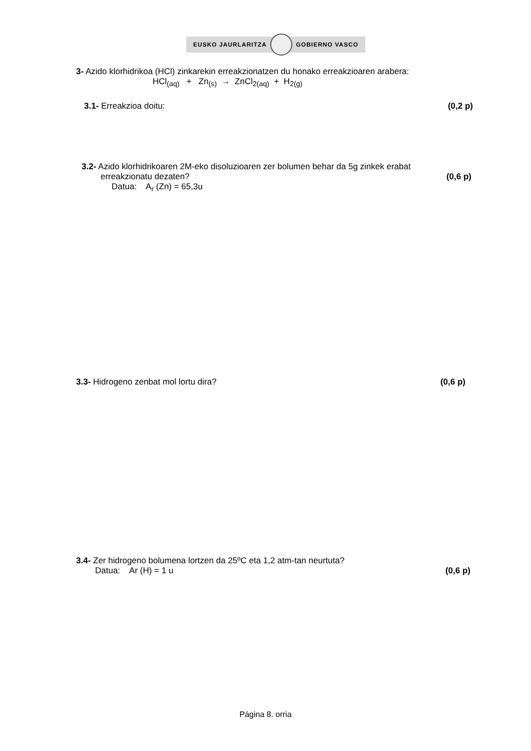EUSKO JAURLARITZA GOBIERNO VASCO
3- Azido klorhidrikoa (HCl) zinkarekin erreakzionatzen du honako erreakzioaren arabera:
HCl<sub>(aq)</sub> + Zn<sub>(s)</sub> → ZnCl<sub>2(aq)</sub> + H<sub>2(g)</sub>
3.1- Erreakzioa doitu: (0,2 p)
3.2- Azido klorhidrikoaren 2M-eko disoluzioaren zer bolumen behar da 5g zinkek erabat
erreakzionatu dezaten? (0,6 p)
Datua: A<sub>r</sub> (Zn) = 65,3u
3.3- Hidrogeno zenbat mol lortu dira? (0,6 p)
3.4- Zer hidrogeno bolumena lortzen da 25ºC eta 1,2 atm-tan neurtuta?
Datua: Ar (H) = 1 u (0,6 p)
Página 8. orria